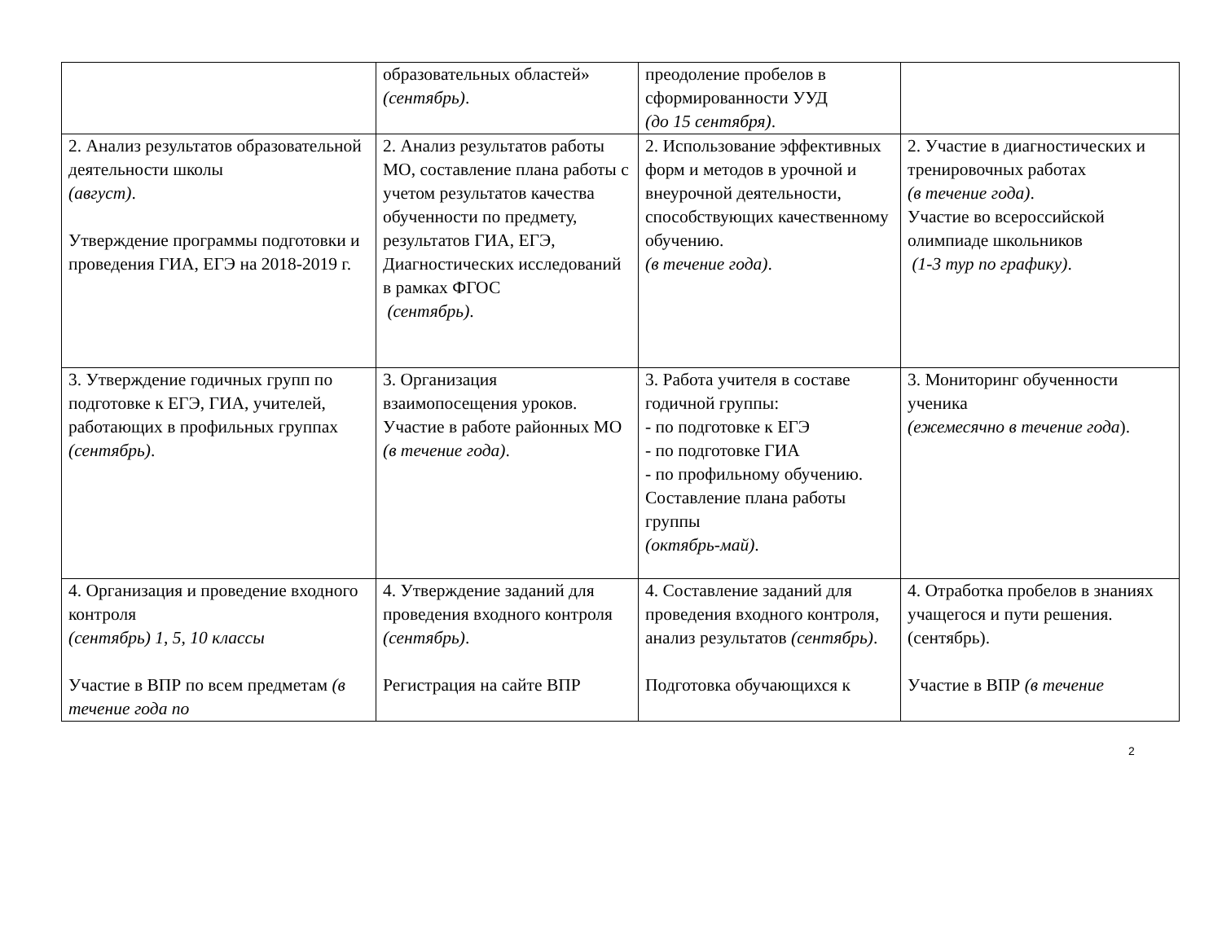| | образовательных областей» (сентябрь) . | преодоление пробелов в сформированности УУД (до 15 сентября) . | |
| 2. Анализ результатов образовательной деятельности школы (август) . Утверждение программы подготовки и проведения ГИА, ЕГЭ на 2018-2019 г. | 2. Анализ результатов работы МО, составление плана работы с учетом результатов качества обученности по предмету, результатов ГИА, ЕГЭ, Диагностических исследований в рамках ФГОС (сентябрь) . | 2. Использование эффективных форм и методов в урочной и внеурочной деятельности, способствующих качественному обучению. (в течение года) . | 2. Участие в диагностических и тренировочных работах (в течение года) . Участие во всероссийской олимпиаде школьников (1-3 тур по графику) . |
| 3. Утверждение годичных групп по подготовке к ЕГЭ, ГИА, учителей, работающих в профильных группах (сентябрь) . | 3. Организация взаимопосещения уроков. Участие в работе районных МО (в течение года) . | 3. Работа учителя в составе годичной группы: - по подготовке к ЕГЭ - по подготовке ГИА - по профильному обучению. Составление плана работы группы (октябрь-май) . | 3. Мониторинг обученности ученика (ежемесячно в течение года ). |
| 4. Организация и проведение входного контроля (сентябрь) 1, 5, 10 классы Участие в ВПР по всем предметам (в течение года по | 4. Утверждение заданий для проведения входного контроля (сентябрь) . Регистрация на сайте ВПР | 4. Составление заданий для проведения входного контроля, анализ результатов (сентябрь) . Подготовка обучающихся к | 4. Отработка пробелов в знаниях учащегося и пути решения. (сентябрь). Участие в ВПР (в течение |
2